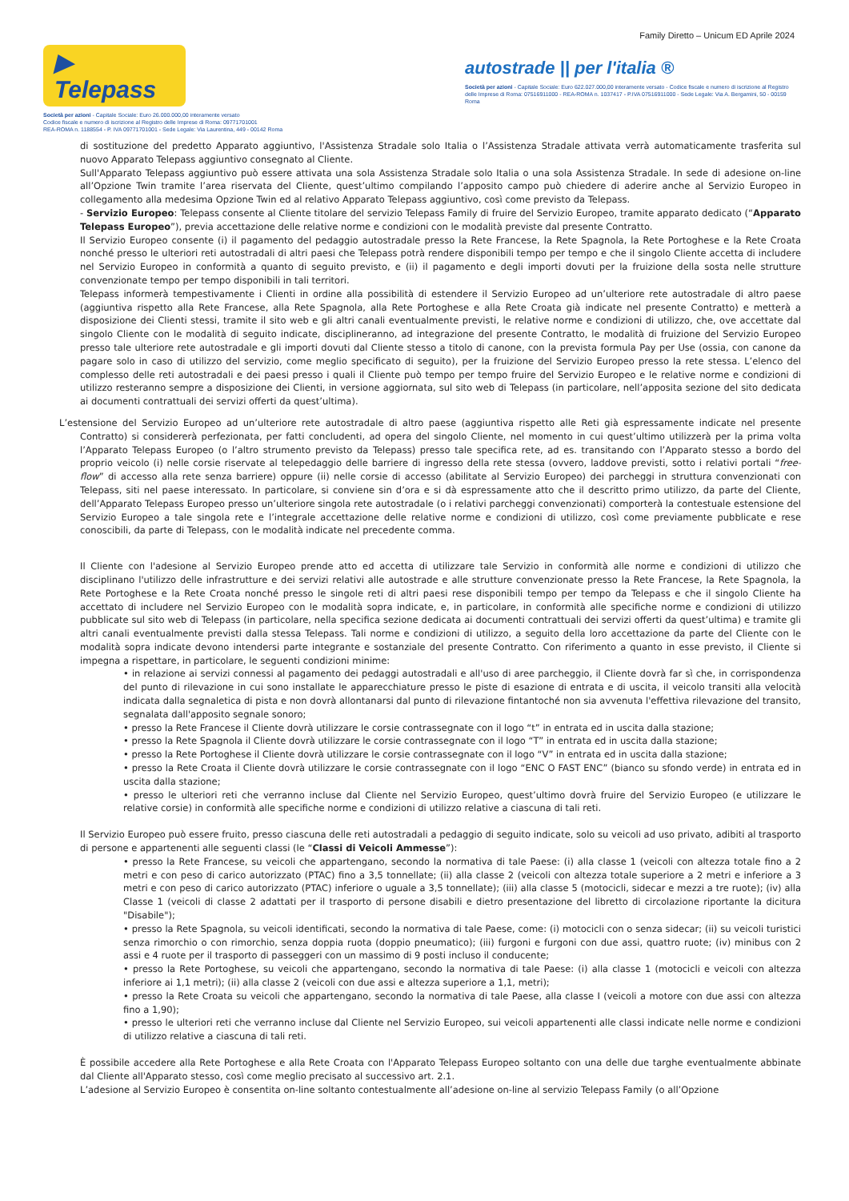Family Diretto – Unicum ED Aprile 2024
▶ Telepass
Società per azioni - Capitale Sociale: Euro 26.000.000,00 interamente versato
Codice fiscale e numero di iscrizione al Registro delle Imprese di Roma: 09771701001
REA-ROMA n. 1188554 - P. IVA 09771701001 - Sede Legale: Via Laurentina, 449 - 00142 Roma
autostrade || per l'italia ®
Società per azioni - Capitale Sociale: Euro 622.027.000,00 interamente versato - Codice fiscale e numero di iscrizione al Registro delle Imprese di Roma: 07516911000 - REA-ROMA n. 1037417 - P.IVA 07516911000 - Sede Legale: Via A. Bergamini, 50 - 00159 Roma
di sostituzione del predetto Apparato aggiuntivo, l'Assistenza Stradale solo Italia o l’Assistenza Stradale attivata verrà automaticamente trasferita sul nuovo Apparato Telepass aggiuntivo consegnato al Cliente.
Sull'Apparato Telepass aggiuntivo può essere attivata una sola Assistenza Stradale solo Italia o una sola Assistenza Stradale. In sede di adesione on-line all’Opzione Twin tramite l’area riservata del Cliente, quest’ultimo compilando l’apposito campo può chiedere di aderire anche al Servizio Europeo in collegamento alla medesima Opzione Twin ed al relativo Apparato Telepass aggiuntivo, così come previsto da Telepass.
- Servizio Europeo: Telepass consente al Cliente titolare del servizio Telepass Family di fruire del Servizio Europeo, tramite apparato dedicato (“Apparato Telepass Europeo”), previa accettazione delle relative norme e condizioni con le modalità previste dal presente Contratto.
Il Servizio Europeo consente (i) il pagamento del pedaggio autostradale presso la Rete Francese, la Rete Spagnola, la Rete Portoghese e la Rete Croata nonché presso le ulteriori reti autostradali di altri paesi che Telepass potrà rendere disponibili tempo per tempo e che il singolo Cliente accetta di includere nel Servizio Europeo in conformità a quanto di seguito previsto, e (ii) il pagamento e degli importi dovuti per la fruizione della sosta nelle strutture convenzionate tempo per tempo disponibili in tali territori.
Telepass informerà tempestivamente i Clienti in ordine alla possibilità di estendere il Servizio Europeo ad un’ulteriore rete autostradale di altro paese (aggiuntiva rispetto alla Rete Francese, alla Rete Spagnola, alla Rete Portoghese e alla Rete Croata già indicate nel presente Contratto) e metterà a disposizione dei Clienti stessi, tramite il sito web e gli altri canali eventualmente previsti, le relative norme e condizioni di utilizzo, che, ove accettate dal singolo Cliente con le modalità di seguito indicate, disciplineranno, ad integrazione del presente Contratto, le modalità di fruizione del Servizio Europeo presso tale ulteriore rete autostradale e gli importi dovuti dal Cliente stesso a titolo di canone, con la prevista formula Pay per Use (ossia, con canone da pagare solo in caso di utilizzo del servizio, come meglio specificato di seguito), per la fruizione del Servizio Europeo presso la rete stessa. L’elenco del complesso delle reti autostradali e dei paesi presso i quali il Cliente può tempo per tempo fruire del Servizio Europeo e le relative norme e condizioni di utilizzo resteranno sempre a disposizione dei Clienti, in versione aggiornata, sul sito web di Telepass (in particolare, nell’apposita sezione del sito dedicata ai documenti contrattuali dei servizi offerti da quest’ultima).
L’estensione del Servizio Europeo ad un’ulteriore rete autostradale di altro paese (aggiuntiva rispetto alle Reti già espressamente indicate nel presente Contratto) si considererà perfezionata, per fatti concludenti, ad opera del singolo Cliente, nel momento in cui quest’ultimo utilizzerà per la prima volta l’Apparato Telepass Europeo (o l’altro strumento previsto da Telepass) presso tale specifica rete, ad es. transitando con l’Apparato stesso a bordo del proprio veicolo (i) nelle corsie riservate al telepedaggio delle barriere di ingresso della rete stessa (ovvero, laddove previsti, sotto i relativi portali “free-flow” di accesso alla rete senza barriere) oppure (ii) nelle corsie di accesso (abilitate al Servizio Europeo) dei parcheggi in struttura convenzionati con Telepass, siti nel paese interessato. In particolare, si conviene sin d’ora e si dà espressamente atto che il descritto primo utilizzo, da parte del Cliente, dell’Apparato Telepass Europeo presso un’ulteriore singola rete autostradale (o i relativi parcheggi convenzionati) comporterà la contestuale estensione del Servizio Europeo a tale singola rete e l’integrale accettazione delle relative norme e condizioni di utilizzo, così come previamente pubblicate e rese conoscibili, da parte di Telepass, con le modalità indicate nel precedente comma.
Il Cliente con l'adesione al Servizio Europeo prende atto ed accetta di utilizzare tale Servizio in conformità alle norme e condizioni di utilizzo che disciplinano l'utilizzo delle infrastrutture e dei servizi relativi alle autostrade e alle strutture convenzionate presso la Rete Francese, la Rete Spagnola, la Rete Portoghese e la Rete Croata nonché presso le singole reti di altri paesi rese disponibili tempo per tempo da Telepass e che il singolo Cliente ha accettato di includere nel Servizio Europeo con le modalità sopra indicate, e, in particolare, in conformità alle specifiche norme e condizioni di utilizzo pubblicate sul sito web di Telepass (in particolare, nella specifica sezione dedicata ai documenti contrattuali dei servizi offerti da quest’ultima) e tramite gli altri canali eventualmente previsti dalla stessa Telepass. Tali norme e condizioni di utilizzo, a seguito della loro accettazione da parte del Cliente con le modalità sopra indicate devono intendersi parte integrante e sostanziale del presente Contratto. Con riferimento a quanto in esse previsto, il Cliente si impegna a rispettare, in particolare, le seguenti condizioni minime:
• in relazione ai servizi connessi al pagamento dei pedaggi autostradali e all'uso di aree parcheggio, il Cliente dovrà far sì che, in corrispondenza del punto di rilevazione in cui sono installate le apparecchiature presso le piste di esazione di entrata e di uscita, il veicolo transiti alla velocità indicata dalla segnaletica di pista e non dovrà allontanarsi dal punto di rilevazione fintantoché non sia avvenuta l'effettiva rilevazione del transito, segnalata dall'apposito segnale sonoro;
• presso la Rete Francese il Cliente dovrà utilizzare le corsie contrassegnate con il logo “t” in entrata ed in uscita dalla stazione;
• presso la Rete Spagnola il Cliente dovrà utilizzare le corsie contrassegnate con il logo “T” in entrata ed in uscita dalla stazione;
• presso la Rete Portoghese il Cliente dovrà utilizzare le corsie contrassegnate con il logo “V” in entrata ed in uscita dalla stazione;
• presso la Rete Croata il Cliente dovrà utilizzare le corsie contrassegnate con il logo “ENC O FAST ENC” (bianco su sfondo verde) in entrata ed in uscita dalla stazione;
• presso le ulteriori reti che verranno incluse dal Cliente nel Servizio Europeo, quest’ultimo dovrà fruire del Servizio Europeo (e utilizzare le relative corsie) in conformità alle specifiche norme e condizioni di utilizzo relative a ciascuna di tali reti.
Il Servizio Europeo può essere fruito, presso ciascuna delle reti autostradali a pedaggio di seguito indicate, solo su veicoli ad uso privato, adibiti al trasporto di persone e appartenenti alle seguenti classi (le “Classi di Veicoli Ammesse”):
• presso la Rete Francese, su veicoli che appartengano, secondo la normativa di tale Paese: (i) alla classe 1 (veicoli con altezza totale fino a 2 metri e con peso di carico autorizzato (PTAC) fino a 3,5 tonnellate; (ii) alla classe 2 (veicoli con altezza totale superiore a 2 metri e inferiore a 3 metri e con peso di carico autorizzato (PTAC) inferiore o uguale a 3,5 tonnellate); (iii) alla classe 5 (motocicli, sidecar e mezzi a tre ruote); (iv) alla Classe 1 (veicoli di classe 2 adattati per il trasporto di persone disabili e dietro presentazione del libretto di circolazione riportante la dicitura "Disabile");
• presso la Rete Spagnola, su veicoli identificati, secondo la normativa di tale Paese, come: (i) motocicli con o senza sidecar; (ii) su veicoli turistici senza rimorchio o con rimorchio, senza doppia ruota (doppio pneumatico); (iii) furgoni e furgoni con due assi, quattro ruote; (iv) minibus con 2 assi e 4 ruote per il trasporto di passeggeri con un massimo di 9 posti incluso il conducente;
• presso la Rete Portoghese, su veicoli che appartengano, secondo la normativa di tale Paese: (i) alla classe 1 (motocicli e veicoli con altezza inferiore ai 1,1 metri); (ii) alla classe 2 (veicoli con due assi e altezza superiore a 1,1, metri);
• presso la Rete Croata su veicoli che appartengano, secondo la normativa di tale Paese, alla classe I (veicoli a motore con due assi con altezza fino a 1,90);
• presso le ulteriori reti che verranno incluse dal Cliente nel Servizio Europeo, sui veicoli appartenenti alle classi indicate nelle norme e condizioni di utilizzo relative a ciascuna di tali reti.
È possibile accedere alla Rete Portoghese e alla Rete Croata con l'Apparato Telepass Europeo soltanto con una delle due targhe eventualmente abbinate dal Cliente all'Apparato stesso, così come meglio precisato al successivo art. 2.1.
L’adesione al Servizio Europeo è consentita on-line soltanto contestualmente all’adesione on-line al servizio Telepass Family (o all’Opzione